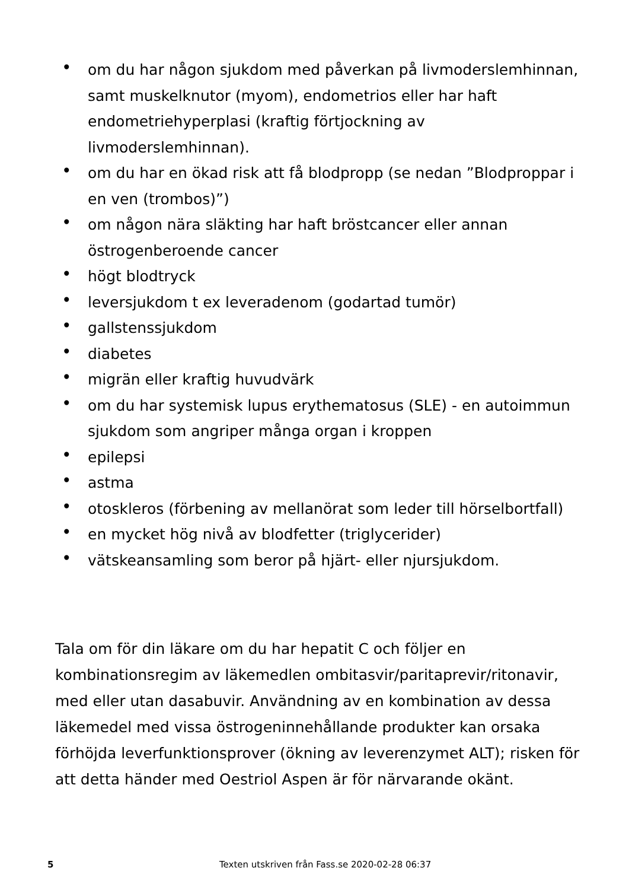• om du har någon sjukdom med påverkan på livmoderslemhinnan, samt muskelknutor (myom), endometrios eller har haft endometriehyperplasi (kraftig förtjockning av livmoderslemhinnan).
• om du har en ökad risk att få blodpropp (se nedan ”Blodproppar i en ven (trombos)”)
• om någon nära släkting har haft bröstcancer eller annan östrogenberoende cancer
• högt blodtryck
• leversjukdom t ex leveradenom (godartad tumör)
• gallstenssjukdom
• diabetes
• migrän eller kraftig huvudvärk
• om du har systemisk lupus erythematosus (SLE) - en autoimmun sjukdom som angriper många organ i kroppen
• epilepsi
• astma
• otoskleros (förbening av mellanörat som leder till hörselbortfall)
• en mycket hög nivå av blodfetter (triglycerider)
• vätskeansamling som beror på hjärt- eller njursjukdom.
Tala om för din läkare om du har hepatit C och följer en kombinationsregim av läkemedlen ombitasvir/paritaprevir/ritonavir, med eller utan dasabuvir. Användning av en kombination av dessa läkemedel med vissa östrogeninnehållande produkter kan orsaka förhöjda leverfunktionsprover (ökning av leverenzymet ALT); risken för att detta händer med Oestriol Aspen är för närvarande okänt.
5 Texten utskriven från Fass.se 2020-02-28 06:37